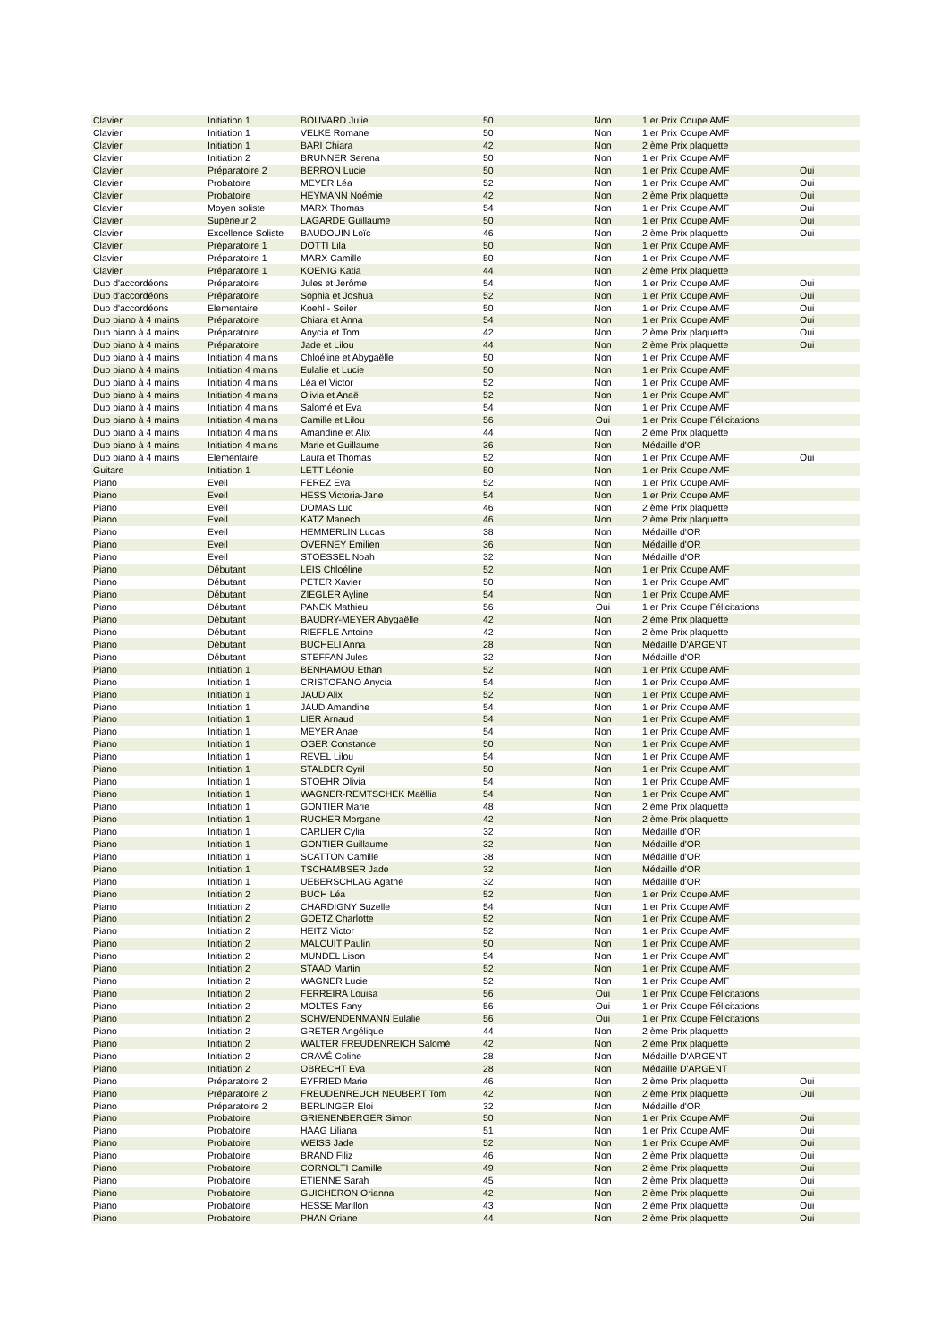| Clavier | Initiation 1 | BOUVARD Julie | 50 | Non | 1 er Prix Coupe AMF | |
| Clavier | Initiation 1 | VELKE Romane | 50 | Non | 1 er Prix Coupe AMF | |
| Clavier | Initiation 1 | BARI Chiara | 42 | Non | 2 ème Prix plaquette | |
| Clavier | Initiation 2 | BRUNNER Serena | 50 | Non | 1 er Prix Coupe AMF | |
| Clavier | Préparatoire 2 | BERRON Lucie | 50 | Non | 1 er Prix Coupe AMF | Oui |
| Clavier | Probatoire | MEYER Léa | 52 | Non | 1 er Prix Coupe AMF | Oui |
| Clavier | Probatoire | HEYMANN Noémie | 42 | Non | 2 ème Prix plaquette | Oui |
| Clavier | Moyen soliste | MARX Thomas | 54 | Non | 1 er Prix Coupe AMF | Oui |
| Clavier | Supérieur 2 | LAGARDE Guillaume | 50 | Non | 1 er Prix Coupe AMF | Oui |
| Clavier | Excellence Soliste | BAUDOUIN Loïc | 46 | Non | 2 ème Prix plaquette | Oui |
| Clavier | Préparatoire 1 | DOTTI Lila | 50 | Non | 1 er Prix Coupe AMF | |
| Clavier | Préparatoire 1 | MARX Camille | 50 | Non | 1 er Prix Coupe AMF | |
| Clavier | Préparatoire 1 | KOENIG Katia | 44 | Non | 2 ème Prix plaquette | |
| Duo d'accordéons | Préparatoire | Jules et Jerôme | 54 | Non | 1 er Prix Coupe AMF | Oui |
| Duo d'accordéons | Préparatoire | Sophia et Joshua | 52 | Non | 1 er Prix Coupe AMF | Oui |
| Duo d'accordéons | Elementaire | Koehl - Seiler | 50 | Non | 1 er Prix Coupe AMF | Oui |
| Duo piano à 4 mains | Préparatoire | Chiara et Anna | 54 | Non | 1 er Prix Coupe AMF | Oui |
| Duo piano à 4 mains | Préparatoire | Anycia et Tom | 42 | Non | 2 ème Prix plaquette | Oui |
| Duo piano à 4 mains | Préparatoire | Jade et Lilou | 44 | Non | 2 ème Prix plaquette | Oui |
| Duo piano à 4 mains | Initiation 4 mains | Chloéline et Abygaëlle | 50 | Non | 1 er Prix Coupe AMF | |
| Duo piano à 4 mains | Initiation 4 mains | Eulalie et Lucie | 50 | Non | 1 er Prix Coupe AMF | |
| Duo piano à 4 mains | Initiation 4 mains | Léa et Victor | 52 | Non | 1 er Prix Coupe AMF | |
| Duo piano à 4 mains | Initiation 4 mains | Olivia et Anaë | 52 | Non | 1 er Prix Coupe AMF | |
| Duo piano à 4 mains | Initiation 4 mains | Salomé et Eva | 54 | Non | 1 er Prix Coupe AMF | |
| Duo piano à 4 mains | Initiation 4 mains | Camille et Lilou | 56 | Oui | 1 er Prix Coupe Félicitations | |
| Duo piano à 4 mains | Initiation 4 mains | Amandine et Alix | 44 | Non | 2 ème Prix plaquette | |
| Duo piano à 4 mains | Initiation 4 mains | Marie et Guillaume | 36 | Non | Médaille d'OR | |
| Duo piano à 4 mains | Elementaire | Laura et Thomas | 52 | Non | 1 er Prix Coupe AMF | Oui |
| Guitare | Initiation 1 | LETT Léonie | 50 | Non | 1 er Prix Coupe AMF | |
| Piano | Eveil | FEREZ Eva | 52 | Non | 1 er Prix Coupe AMF | |
| Piano | Eveil | HESS Victoria-Jane | 54 | Non | 1 er Prix Coupe AMF | |
| Piano | Eveil | DOMAS Luc | 46 | Non | 2 ème Prix plaquette | |
| Piano | Eveil | KATZ Manech | 46 | Non | 2 ème Prix plaquette | |
| Piano | Eveil | HEMMERLIN Lucas | 38 | Non | Médaille d'OR | |
| Piano | Eveil | OVERNEY Emilien | 36 | Non | Médaille d'OR | |
| Piano | Eveil | STOESSEL Noah | 32 | Non | Médaille d'OR | |
| Piano | Débutant | LEIS Chloéline | 52 | Non | 1 er Prix Coupe AMF | |
| Piano | Débutant | PETER Xavier | 50 | Non | 1 er Prix Coupe AMF | |
| Piano | Débutant | ZIEGLER Ayline | 54 | Non | 1 er Prix Coupe AMF | |
| Piano | Débutant | PANEK Mathieu | 56 | Oui | 1 er Prix Coupe Félicitations | |
| Piano | Débutant | BAUDRY-MEYER Abygaëlle | 42 | Non | 2 ème Prix plaquette | |
| Piano | Débutant | RIEFFLE Antoine | 42 | Non | 2 ème Prix plaquette | |
| Piano | Débutant | BUCHELI Anna | 28 | Non | Médaille D'ARGENT | |
| Piano | Débutant | STEFFAN Jules | 32 | Non | Médaille d'OR | |
| Piano | Initiation 1 | BENHAMOU Ethan | 52 | Non | 1 er Prix Coupe AMF | |
| Piano | Initiation 1 | CRISTOFANO Anycia | 54 | Non | 1 er Prix Coupe AMF | |
| Piano | Initiation 1 | JAUD Alix | 52 | Non | 1 er Prix Coupe AMF | |
| Piano | Initiation 1 | JAUD Amandine | 54 | Non | 1 er Prix Coupe AMF | |
| Piano | Initiation 1 | LIER Arnaud | 54 | Non | 1 er Prix Coupe AMF | |
| Piano | Initiation 1 | MEYER Anae | 54 | Non | 1 er Prix Coupe AMF | |
| Piano | Initiation 1 | OGER Constance | 50 | Non | 1 er Prix Coupe AMF | |
| Piano | Initiation 1 | REVEL Lilou | 54 | Non | 1 er Prix Coupe AMF | |
| Piano | Initiation 1 | STALDER Cyril | 50 | Non | 1 er Prix Coupe AMF | |
| Piano | Initiation 1 | STOEHR Olivia | 54 | Non | 1 er Prix Coupe AMF | |
| Piano | Initiation 1 | WAGNER-REMTSCHEK Maëllia | 54 | Non | 1 er Prix Coupe AMF | |
| Piano | Initiation 1 | GONTIER Marie | 48 | Non | 2 ème Prix plaquette | |
| Piano | Initiation 1 | RUCHER Morgane | 42 | Non | 2 ème Prix plaquette | |
| Piano | Initiation 1 | CARLIER Cylia | 32 | Non | Médaille d'OR | |
| Piano | Initiation 1 | GONTIER Guillaume | 32 | Non | Médaille d'OR | |
| Piano | Initiation 1 | SCATTON Camille | 38 | Non | Médaille d'OR | |
| Piano | Initiation 1 | TSCHAMBSER Jade | 32 | Non | Médaille d'OR | |
| Piano | Initiation 1 | UEBERSCHLAG Agathe | 32 | Non | Médaille d'OR | |
| Piano | Initiation 2 | BUCH Léa | 52 | Non | 1 er Prix Coupe AMF | |
| Piano | Initiation 2 | CHARDIGNY Suzelle | 54 | Non | 1 er Prix Coupe AMF | |
| Piano | Initiation 2 | GOETZ Charlotte | 52 | Non | 1 er Prix Coupe AMF | |
| Piano | Initiation 2 | HEITZ Victor | 52 | Non | 1 er Prix Coupe AMF | |
| Piano | Initiation 2 | MALCUIT Paulin | 50 | Non | 1 er Prix Coupe AMF | |
| Piano | Initiation 2 | MUNDEL Lison | 54 | Non | 1 er Prix Coupe AMF | |
| Piano | Initiation 2 | STAAD Martin | 52 | Non | 1 er Prix Coupe AMF | |
| Piano | Initiation 2 | WAGNER Lucie | 52 | Non | 1 er Prix Coupe AMF | |
| Piano | Initiation 2 | FERREIRA Louisa | 56 | Oui | 1 er Prix Coupe Félicitations | |
| Piano | Initiation 2 | MOLTES Fany | 56 | Oui | 1 er Prix Coupe Félicitations | |
| Piano | Initiation 2 | SCHWENDENMANN Eulalie | 56 | Oui | 1 er Prix Coupe Félicitations | |
| Piano | Initiation 2 | GRETER Angélique | 44 | Non | 2 ème Prix plaquette | |
| Piano | Initiation 2 | WALTER FREUDENREICH Salomé | 42 | Non | 2 ème Prix plaquette | |
| Piano | Initiation 2 | CRAVÉ Coline | 28 | Non | Médaille D'ARGENT | |
| Piano | Initiation 2 | OBRECHT Eva | 28 | Non | Médaille D'ARGENT | |
| Piano | Préparatoire 2 | EYFRIED Marie | 46 | Non | 2 ème Prix plaquette | Oui |
| Piano | Préparatoire 2 | FREUDENREUCH NEUBERT Tom | 42 | Non | 2 ème Prix plaquette | Oui |
| Piano | Préparatoire 2 | BERLINGER Eloi | 32 | Non | Médaille d'OR | |
| Piano | Probatoire | GRIENENBERGER Simon | 50 | Non | 1 er Prix Coupe AMF | Oui |
| Piano | Probatoire | HAAG Liliana | 51 | Non | 1 er Prix Coupe AMF | Oui |
| Piano | Probatoire | WEISS Jade | 52 | Non | 1 er Prix Coupe AMF | Oui |
| Piano | Probatoire | BRAND Filiz | 46 | Non | 2 ème Prix plaquette | Oui |
| Piano | Probatoire | CORNOLTI Camille | 49 | Non | 2 ème Prix plaquette | Oui |
| Piano | Probatoire | ETIENNE Sarah | 45 | Non | 2 ème Prix plaquette | Oui |
| Piano | Probatoire | GUICHERON Orianna | 42 | Non | 2 ème Prix plaquette | Oui |
| Piano | Probatoire | HESSE Marillon | 43 | Non | 2 ème Prix plaquette | Oui |
| Piano | Probatoire | PHAN Oriane | 44 | Non | 2 ème Prix plaquette | Oui |